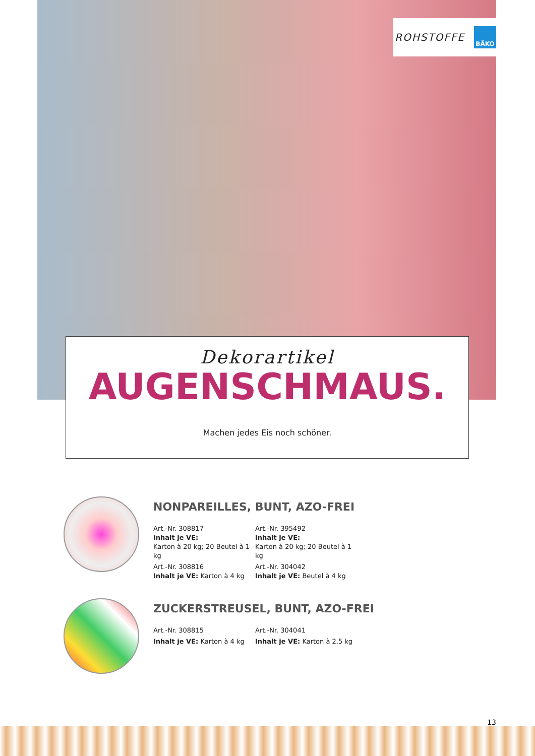ROHSTOFFE
BÄKO
Dekorartikel
AUGENSCHMAUS.
Machen jedes Eis noch schöner.
NONPAREILLES, BUNT, AZO-FREI
Art.-Nr. 308817
Inhalt je VE:
Karton à 20 kg; 20 Beutel à 1 kg
Art.-Nr. 308816
Inhalt je VE: Karton à 4 kg
Art.-Nr. 395492
Inhalt je VE:
Karton à 20 kg; 20 Beutel à 1 kg
Art.-Nr. 304042
Inhalt je VE: Beutel à 4 kg
ZUCKERSTREUSEL, BUNT, AZO-FREI
Art.-Nr. 308815
Inhalt je VE: Karton à 4 kg
Art.-Nr. 304041
Inhalt je VE: Karton à 2,5 kg
13